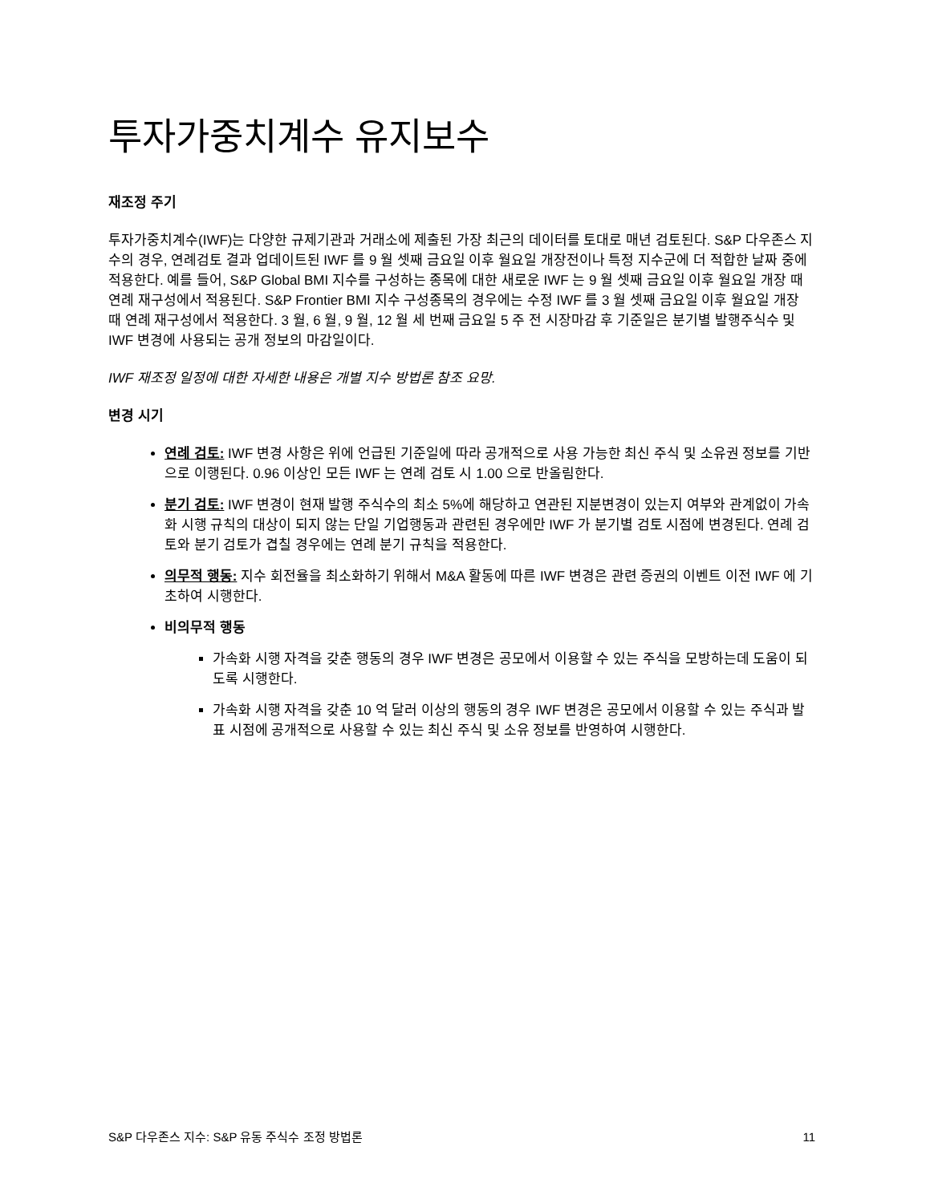투자가중치계수 유지보수
재조정 주기
투자가중치계수(IWF)는 다양한 규제기관과 거래소에 제출된 가장 최근의 데이터를 토대로 매년 검토된다. S&P 다우존스 지수의 경우, 연례검토 결과 업데이트된 IWF 를 9 월 셋째 금요일 이후 월요일 개장전이나 특정 지수군에 더 적합한 날짜 중에 적용한다. 예를 들어, S&P Global BMI 지수를 구성하는 종목에 대한 새로운 IWF 는 9 월 셋째 금요일 이후 월요일 개장 때 연례 재구성에서 적용된다. S&P Frontier BMI 지수 구성종목의 경우에는 수정 IWF 를 3 월 셋째 금요일 이후 월요일 개장 때 연례 재구성에서 적용한다. 3 월, 6 월, 9 월, 12 월 세 번째 금요일 5 주 전 시장마감 후 기준일은 분기별 발행주식수 및 IWF 변경에 사용되는 공개 정보의 마감일이다.
IWF 재조정 일정에 대한 자세한 내용은 개별 지수 방법론 참조 요망.
변경 시기
연례 검토: IWF 변경 사항은 위에 언급된 기준일에 따라 공개적으로 사용 가능한 최신 주식 및 소유권 정보를 기반으로 이행된다. 0.96 이상인 모든 IWF 는 연례 검토 시 1.00 으로 반올림한다.
분기 검토: IWF 변경이 현재 발행 주식수의 최소 5%에 해당하고 연관된 지분변경이 있는지 여부와 관계없이 가속화 시행 규칙의 대상이 되지 않는 단일 기업행동과 관련된 경우에만 IWF 가 분기별 검토 시점에 변경된다. 연례 검토와 분기 검토가 겹칠 경우에는 연례 분기 규칙을 적용한다.
의무적 행동: 지수 회전율을 최소화하기 위해서 M&A 활동에 따른 IWF 변경은 관련 증권의 이벤트 이전 IWF 에 기초하여 시행한다.
비의무적 행동
가속화 시행 자격을 갖춘 행동의 경우 IWF 변경은 공모에서 이용할 수 있는 주식을 모방하는데 도움이 되도록 시행한다.
가속화 시행 자격을 갖춘 10 억 달러 이상의 행동의 경우 IWF 변경은 공모에서 이용할 수 있는 주식과 발표 시점에 공개적으로 사용할 수 있는 최신 주식 및 소유 정보를 반영하여 시행한다.
S&P 다우존스 지수: S&P 유동 주식수 조정 방법론 11